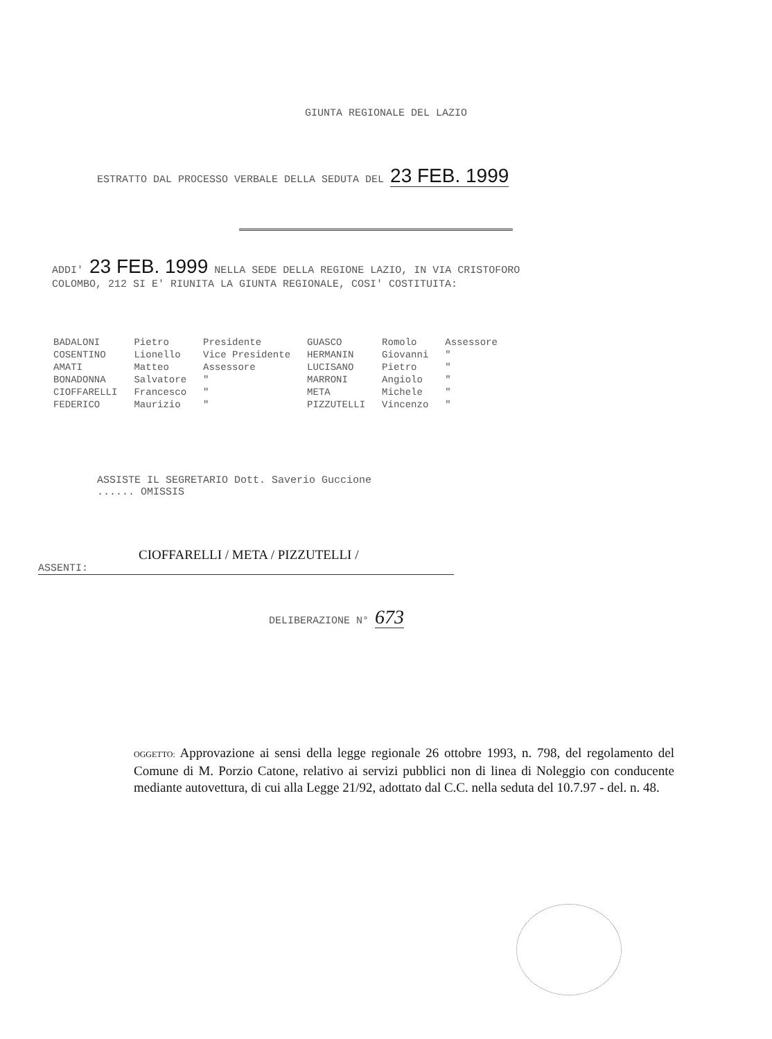GIUNTA REGIONALE DEL LAZIO
ESTRATTO DAL PROCESSO VERBALE DELLA SEDUTA DEL 23 FEB. 1999
ADDI' 23 FEB. 1999 NELLA SEDE DELLA REGIONE LAZIO, IN VIA CRISTOFORO
COLOMBO, 212 SI E' RIUNITA LA GIUNTA REGIONALE, COSI' COSTITUITA:
| BADALONI | Pietro | Presidente | GUASCO | Romolo | Assessore |
| COSENTINO | Lionello | Vice Presidente | HERMANIN | Giovanni | " |
| AMATI | Matteo | Assessore | LUCISANO | Pietro | " |
| BONADONNA | Salvatore | " | MARRONI | Angiolo | " |
| CIOFFARELLI | Francesco | " | META | Michele | " |
| FEDERICO | Maurizio | " | PIZZUTELLI | Vincenzo | " |
ASSISTE IL SEGRETARIO Dott. Saverio Guccione
...... OMISSIS
CIOFFARELLI / META / PIZZUTELLI /
ASSENTI:
DELIBERAZIONE N° 673
OGGETTO: Approvazione ai sensi della legge regionale 26 ottobre 1993, n. 798, del regolamento del Comune di M. Porzio Catone, relativo ai servizi pubblici non di linea di Noleggio con conducente mediante autovettura, di cui alla Legge 21/92, adottato dal C.C. nella seduta del 10.7.97 - del. n. 48.